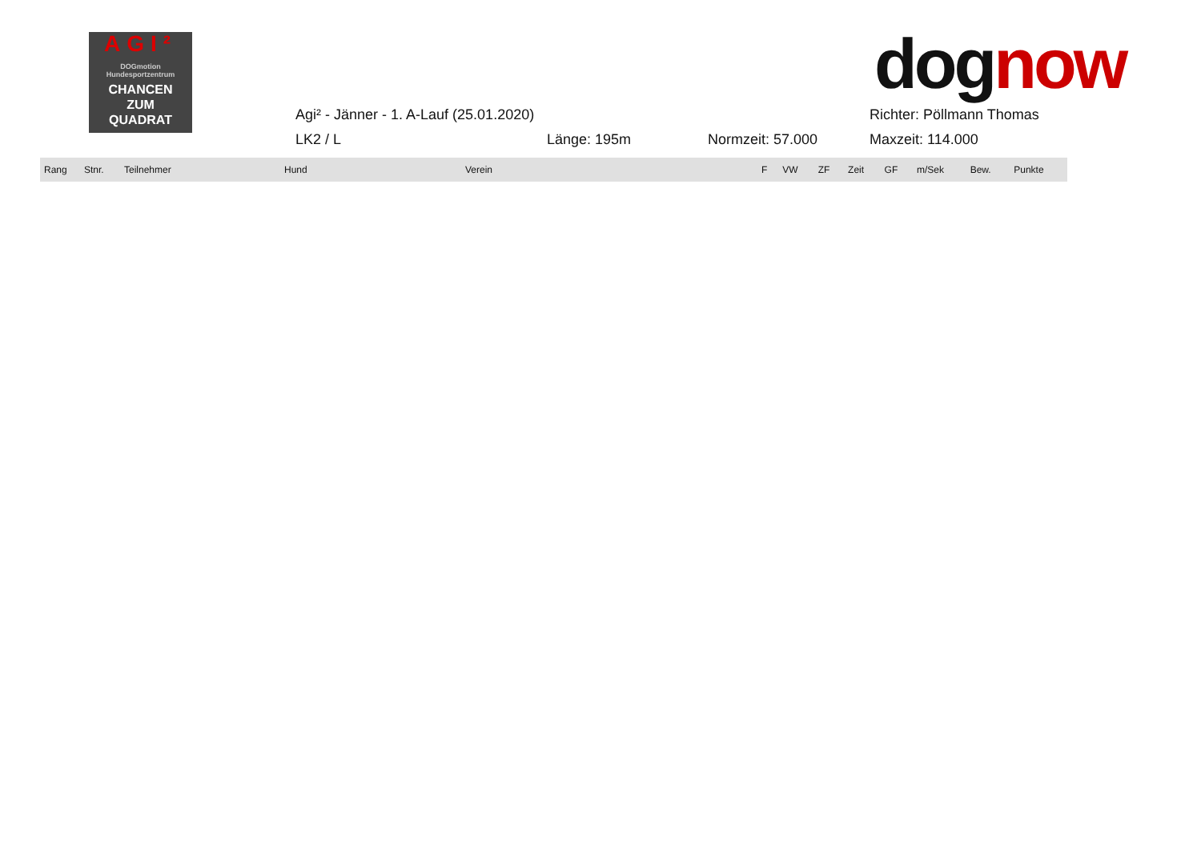AGI²
DOGmotion Hundesportzentrum
CHANCEN
ZUM
QUADRAT
dognow
Agi² - Jänner - 1. A-Lauf (25.01.2020) Richter: Pöllmann Thomas
LK2 / L Länge: 195m Normzeit: 57.000 Maxzeit: 114.000
| Rang | Stnr. | Teilnehmer | Hund | Verein | F | VW | ZF | Zeit | GF | m/Sek | Bew. | Punkte |
| --- | --- | --- | --- | --- | --- | --- | --- | --- | --- | --- | --- | --- |